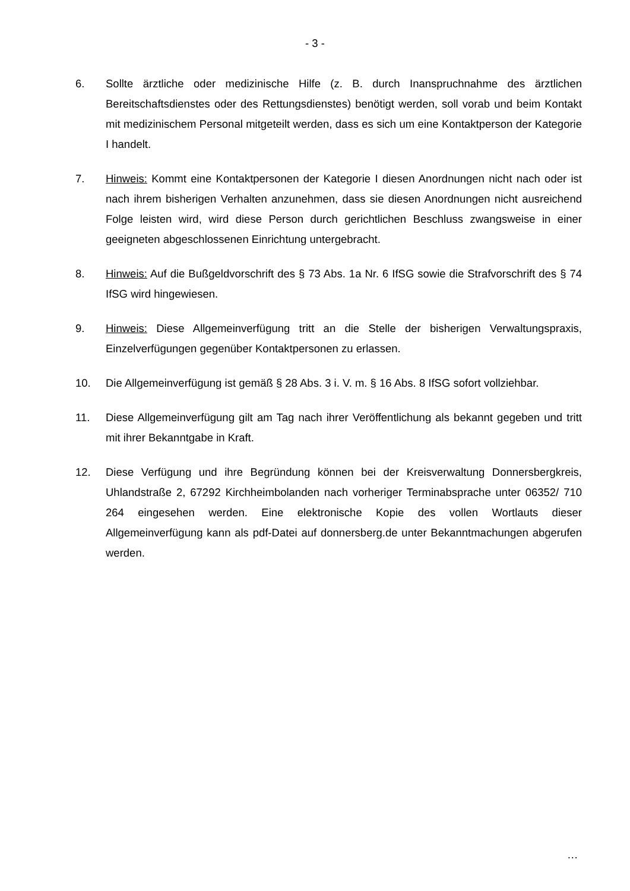- 3 -
6. Sollte ärztliche oder medizinische Hilfe (z. B. durch Inanspruchnahme des ärztlichen Bereitschaftsdienstes oder des Rettungsdienstes) benötigt werden, soll vorab und beim Kontakt mit medizinischem Personal mitgeteilt werden, dass es sich um eine Kontaktperson der Kategorie I handelt.
7. Hinweis: Kommt eine Kontaktpersonen der Kategorie I diesen Anordnungen nicht nach oder ist nach ihrem bisherigen Verhalten anzunehmen, dass sie diesen Anordnungen nicht ausreichend Folge leisten wird, wird diese Person durch gerichtlichen Beschluss zwangsweise in einer geeigneten abgeschlossenen Einrichtung untergebracht.
8. Hinweis: Auf die Bußgeldvorschrift des § 73 Abs. 1a Nr. 6 IfSG sowie die Strafvorschrift des § 74 IfSG wird hingewiesen.
9. Hinweis: Diese Allgemeinverfügung tritt an die Stelle der bisherigen Verwaltungspraxis, Einzelverfügungen gegenüber Kontaktpersonen zu erlassen.
10. Die Allgemeinverfügung ist gemäß § 28 Abs. 3 i. V. m. § 16 Abs. 8 IfSG sofort vollziehbar.
11. Diese Allgemeinverfügung gilt am Tag nach ihrer Veröffentlichung als bekannt gegeben und tritt mit ihrer Bekanntgabe in Kraft.
12. Diese Verfügung und ihre Begründung können bei der Kreisverwaltung Donnersbergkreis, Uhlandstraße 2, 67292 Kirchheimbolanden nach vorheriger Terminabsprache unter 06352/ 710 264 eingesehen werden. Eine elektronische Kopie des vollen Wortlauts dieser Allgemeinverfügung kann als pdf-Datei auf donnersberg.de unter Bekanntmachungen abgerufen werden.
…